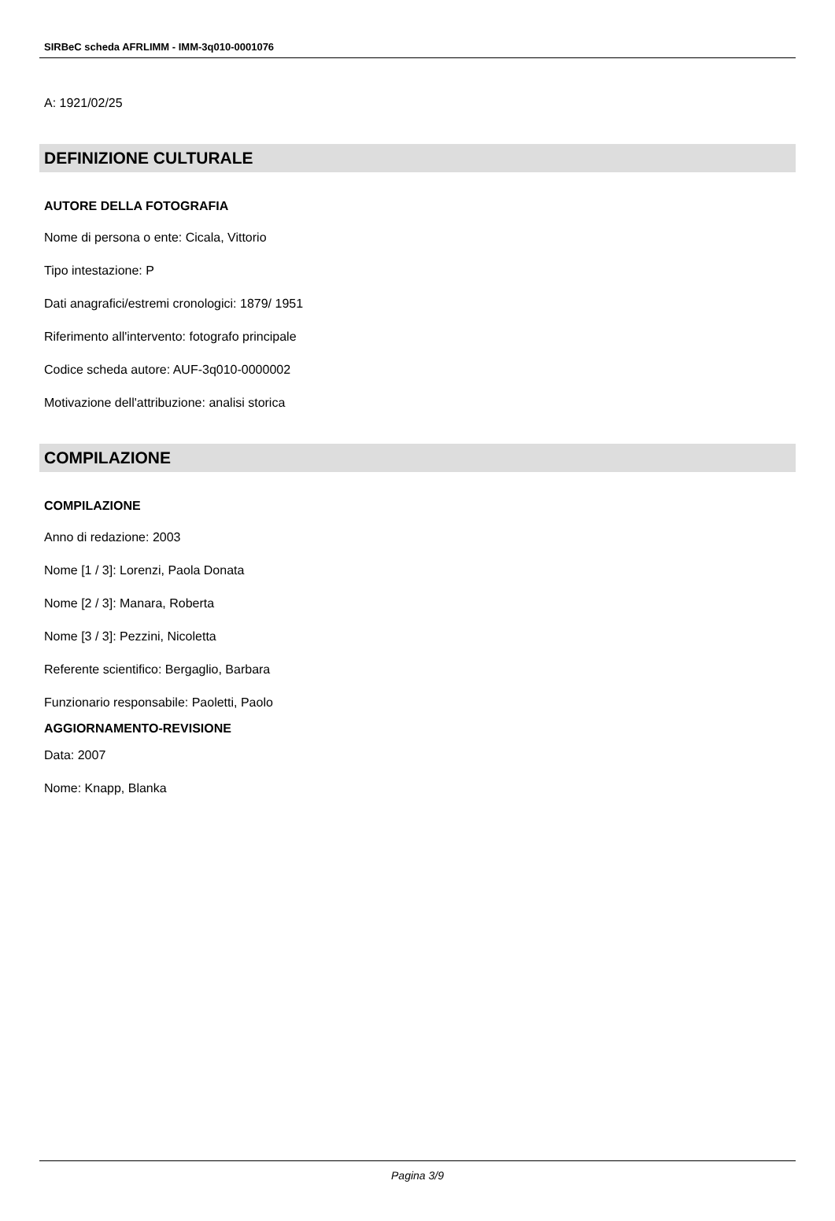SIRBeC scheda AFRLIMM - IMM-3q010-0001076
A: 1921/02/25
DEFINIZIONE CULTURALE
AUTORE DELLA FOTOGRAFIA
Nome di persona o ente: Cicala, Vittorio
Tipo intestazione: P
Dati anagrafici/estremi cronologici: 1879/ 1951
Riferimento all'intervento: fotografo principale
Codice scheda autore: AUF-3q010-0000002
Motivazione dell'attribuzione: analisi storica
COMPILAZIONE
COMPILAZIONE
Anno di redazione: 2003
Nome [1 / 3]: Lorenzi, Paola Donata
Nome [2 / 3]: Manara, Roberta
Nome [3 / 3]: Pezzini, Nicoletta
Referente scientifico: Bergaglio, Barbara
Funzionario responsabile: Paoletti, Paolo
AGGIORNAMENTO-REVISIONE
Data: 2007
Nome: Knapp, Blanka
Pagina 3/9